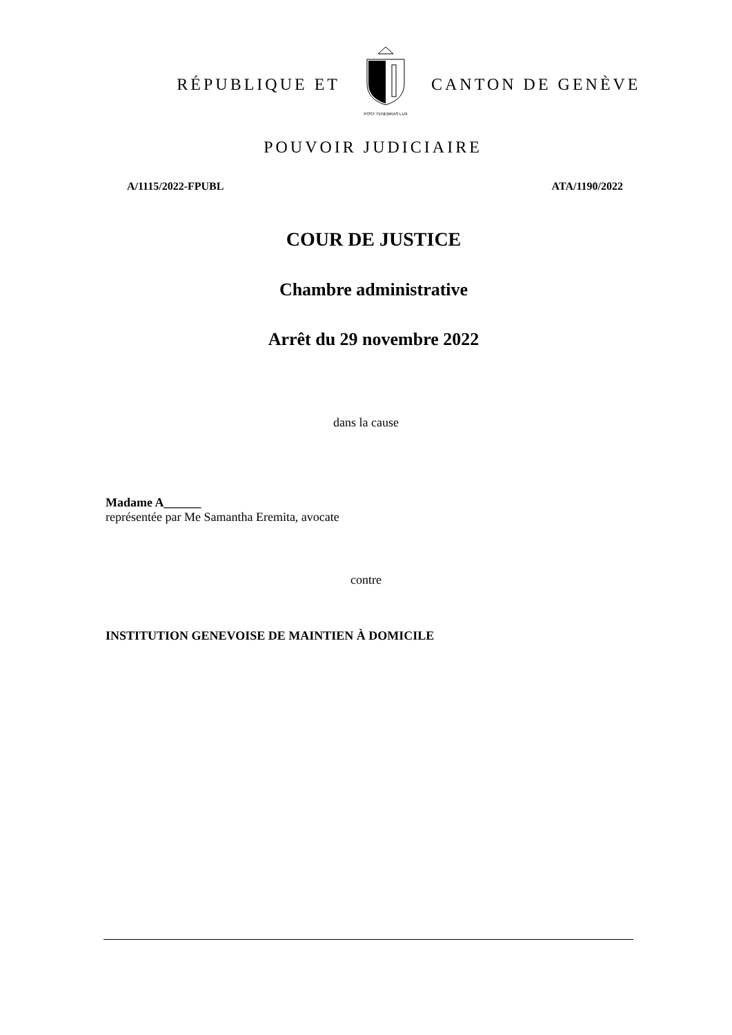RÉPUBLIQUE ET
POST TENEBRAS LUX
CANTON DE GENÈVE
POUVOIR JUDICIAIRE
A/1115/2022-FPUBL ATA/1190/2022
COUR DE JUSTICE
Chambre administrative
Arrêt du 29 novembre 2022
dans la cause
Madame A______
représentée par Me Samantha Eremita, avocate
contre
INSTITUTION GENEVOISE DE MAINTIEN À DOMICILE